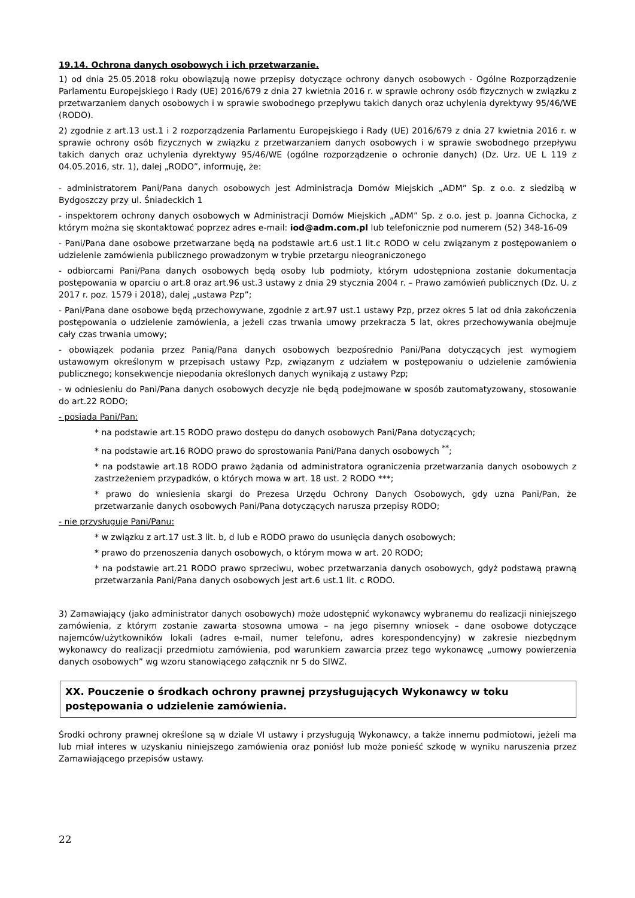19.14. Ochrona danych osobowych i ich przetwarzanie.
1) od dnia 25.05.2018 roku obowiązują nowe przepisy dotyczące ochrony danych osobowych - Ogólne Rozporządzenie Parlamentu Europejskiego i Rady (UE) 2016/679 z dnia 27 kwietnia 2016 r. w sprawie ochrony osób fizycznych w związku z przetwarzaniem danych osobowych i w sprawie swobodnego przepływu takich danych oraz uchylenia dyrektywy 95/46/WE (RODO).
2) zgodnie z art.13 ust.1 i 2 rozporządzenia Parlamentu Europejskiego i Rady (UE) 2016/679 z dnia 27 kwietnia 2016 r. w sprawie ochrony osób fizycznych w związku z przetwarzaniem danych osobowych i w sprawie swobodnego przepływu takich danych oraz uchylenia dyrektywy 95/46/WE (ogólne rozporządzenie o ochronie danych) (Dz. Urz. UE L 119 z 04.05.2016, str. 1), dalej „RODO”, informuję, że:
- administratorem Pani/Pana danych osobowych jest Administracja Domów Miejskich „ADM” Sp. z o.o. z siedzibą w Bydgoszczy przy ul. Śniadeckich 1
- inspektorem ochrony danych osobowych w Administracji Domów Miejskich „ADM” Sp. z o.o. jest p. Joanna Cichocka, z którym można się skontaktować poprzez adres e-mail: iod@adm.com.pl lub telefonicznie pod numerem (52) 348-16-09
- Pani/Pana dane osobowe przetwarzane będą na podstawie art.6 ust.1 lit.c RODO w celu związanym z postępowaniem o udzielenie zamówienia publicznego prowadzonym w trybie przetargu nieograniczonego
- odbiorcami Pani/Pana danych osobowych będą osoby lub podmioty, którym udostępniona zostanie dokumentacja postępowania w oparciu o art.8 oraz art.96 ust.3 ustawy z dnia 29 stycznia 2004 r. – Prawo zamówień publicznych (Dz. U. z 2017 r. poz. 1579 i 2018), dalej „ustawa Pzp”;
- Pani/Pana dane osobowe będą przechowywane, zgodnie z art.97 ust.1 ustawy Pzp, przez okres 5 lat od dnia zakończenia postępowania o udzielenie zamówienia, a jeżeli czas trwania umowy przekracza 5 lat, okres przechowywania obejmuje cały czas trwania umowy;
- obowiązek podania przez Panią/Pana danych osobowych bezpośrednio Pani/Pana dotyczących jest wymogiem ustawowym określonym w przepisach ustawy Pzp, związanym z udziałem w postępowaniu o udzielenie zamówienia publicznego; konsekwencje niepodania określonych danych wynikają z ustawy Pzp;
- w odniesieniu do Pani/Pana danych osobowych decyzje nie będą podejmowane w sposób zautomatyzowany, stosowanie do art.22 RODO;
- posiada Pani/Pan:
* na podstawie art.15 RODO prawo dostępu do danych osobowych Pani/Pana dotyczących;
* na podstawie art.16 RODO prawo do sprostowania Pani/Pana danych osobowych <sup>**</sup>;
* na podstawie art.18 RODO prawo żądania od administratora ograniczenia przetwarzania danych osobowych z zastrzeżeniem przypadków, o których mowa w art. 18 ust. 2 RODO ***;
* prawo do wniesienia skargi do Prezesa Urzędu Ochrony Danych Osobowych, gdy uzna Pani/Pan, że przetwarzanie danych osobowych Pani/Pana dotyczących narusza przepisy RODO;
- nie przysługuje Pani/Panu:
* w związku z art.17 ust.3 lit. b, d lub e RODO prawo do usunięcia danych osobowych;
* prawo do przenoszenia danych osobowych, o którym mowa w art. 20 RODO;
* na podstawie art.21 RODO prawo sprzeciwu, wobec przetwarzania danych osobowych, gdyż podstawą prawną przetwarzania Pani/Pana danych osobowych jest art.6 ust.1 lit. c RODO.
3) Zamawiający (jako administrator danych osobowych) może udostępnić wykonawcy wybranemu do realizacji niniejszego zamówienia, z którym zostanie zawarta stosowna umowa – na jego pisemny wniosek – dane osobowe dotyczące najemców/użytkowników lokali (adres e-mail, numer telefonu, adres korespondencyjny) w zakresie niezbędnym wykonawcy do realizacji przedmiotu zamówienia, pod warunkiem zawarcia przez tego wykonawcę „umowy powierzenia danych osobowych” wg wzoru stanowiącego załącznik nr 5 do SIWZ.
XX. Pouczenie o środkach ochrony prawnej przysługujących Wykonawcy w toku postępowania o udzielenie zamówienia.
Środki ochrony prawnej określone są w dziale VI ustawy i przysługują Wykonawcy, a także innemu podmiotowi, jeżeli ma lub miał interes w uzyskaniu niniejszego zamówienia oraz poniósł lub może ponieść szkodę w wyniku naruszenia przez Zamawiającego przepisów ustawy.
22